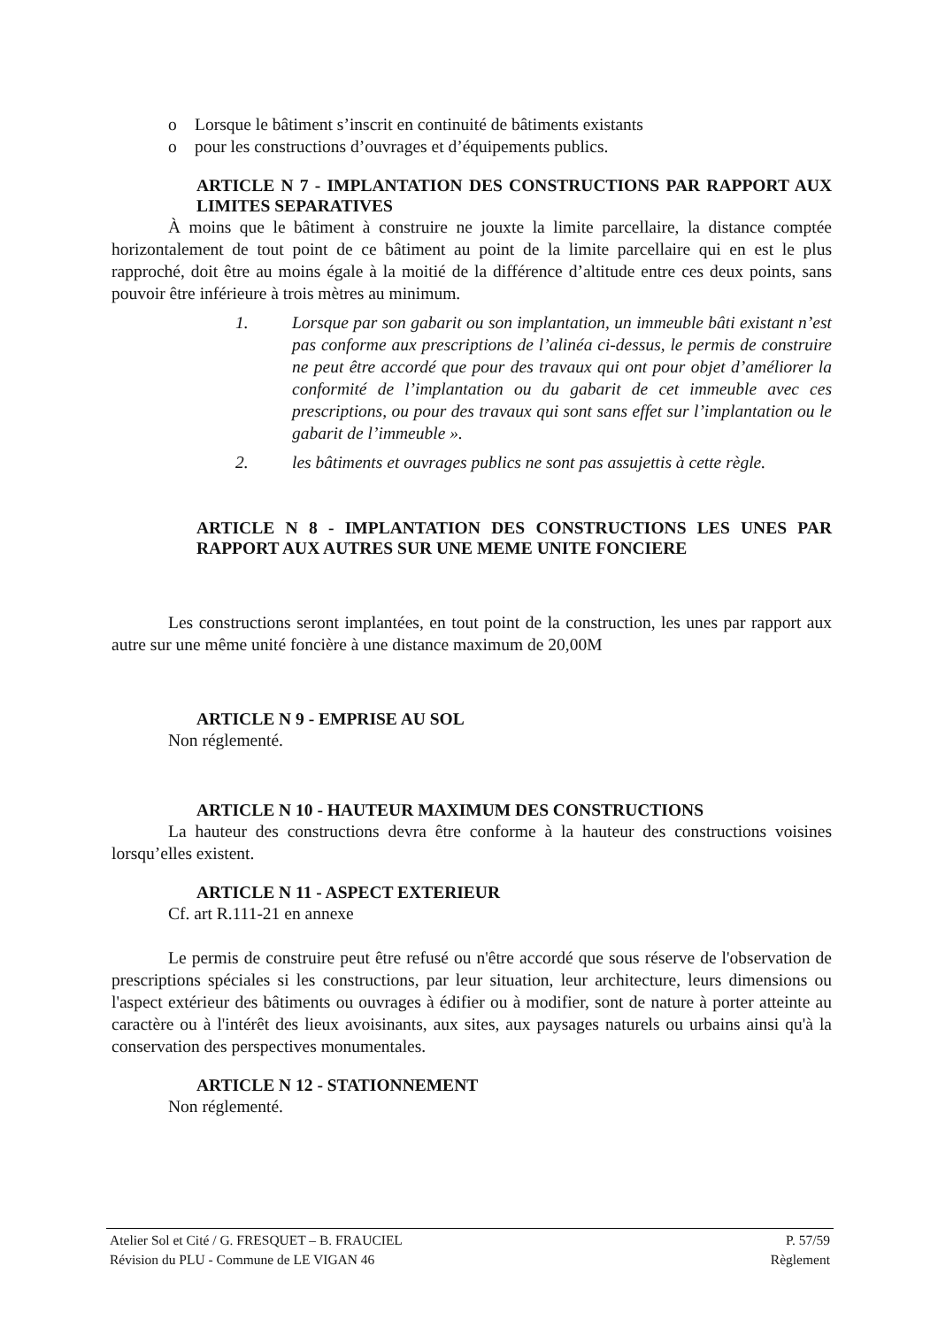o Lorsque le bâtiment s’inscrit en continuité de bâtiments existants
o pour les constructions d’ouvrages et d’équipements publics.
ARTICLE N 7 - IMPLANTATION DES CONSTRUCTIONS PAR RAPPORT AUX LIMITES SEPARATIVES
À moins que le bâtiment à construire ne jouxte la limite parcellaire, la distance comptée horizontalement de tout point de ce bâtiment au point de la limite parcellaire qui en est le plus rapproché, doit être au moins égale à la moitié de la différence d’altitude entre ces deux points, sans pouvoir être inférieure à trois mètres au minimum.
1. Lorsque par son gabarit ou son implantation, un immeuble bâti existant n’est pas conforme aux prescriptions de l’alinéa ci-dessus, le permis de construire ne peut être accordé que pour des travaux qui ont pour objet d’améliorer la conformité de l’implantation ou du gabarit de cet immeuble avec ces prescriptions, ou pour des travaux qui sont sans effet sur l’implantation ou le gabarit de l’immeuble ».
2. les bâtiments et ouvrages publics ne sont pas assujettis à cette règle.
ARTICLE N 8 - IMPLANTATION DES CONSTRUCTIONS LES UNES PAR RAPPORT AUX AUTRES SUR UNE MEME UNITE FONCIERE
Les constructions seront implantées, en tout point de la construction, les unes par rapport aux autre sur une même unité foncière à une distance maximum de 20,00M
ARTICLE N 9 - EMPRISE AU SOL
Non réglementé.
ARTICLE N 10 - HAUTEUR MAXIMUM DES CONSTRUCTIONS
La hauteur des constructions devra être conforme à la hauteur des constructions voisines lorsqu’elles existent.
ARTICLE N 11 - ASPECT EXTERIEUR
Cf. art R.111-21 en annexe
Le permis de construire peut être refusé ou n'être accordé que sous réserve de l'observation de prescriptions spéciales si les constructions, par leur situation, leur architecture, leurs dimensions ou l'aspect extérieur des bâtiments ou ouvrages à édifier ou à modifier, sont de nature à porter atteinte au caractère ou à l'intérêt des lieux avoisinants, aux sites, aux paysages naturels ou urbains ainsi qu'à la conservation des perspectives monumentales.
ARTICLE N 12 - STATIONNEMENT
Non réglementé.
Atelier Sol et Cité / G. FRESQUET – B. FRAUCIEL P. 57/59
Révision du PLU - Commune de LE VIGAN 46 Règlement